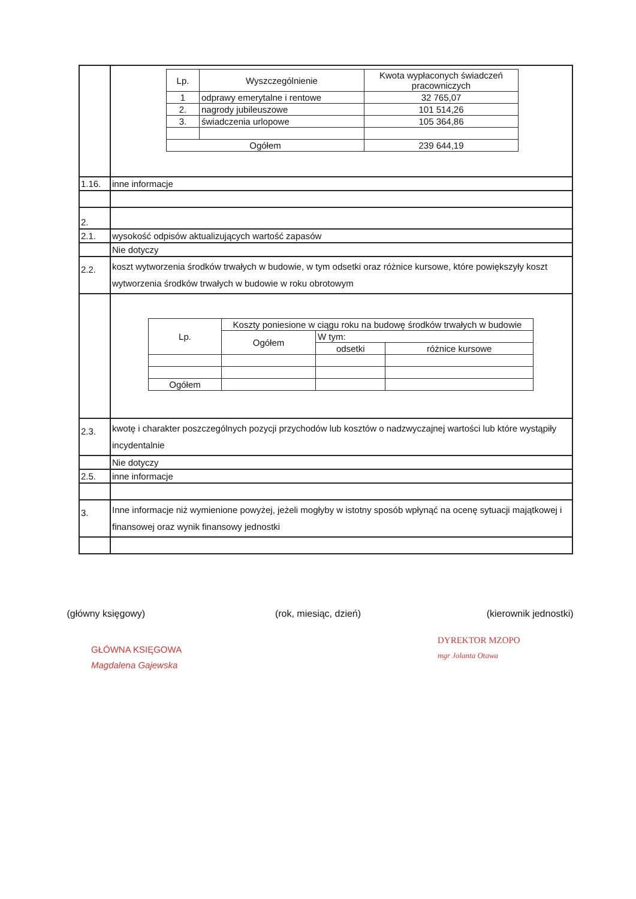| | / Lp. / Wyszczególnienie / Kwota wypłaconych świadczeń pracowniczych / / 1 / odprawy emerytalne i rentowe / 32 765,07 / / 2. / nagrody jubileuszowe / 101 514,26 / / 3. / świadczenia urlopowe / 105 364,86 / / Ogółem / / 239 644,19 / |
| 1.16. | inne informacje |
| 2. | |
| 2.1. | wysokość odpisów aktualizujących wartość zapasów |
| | Nie dotyczy |
| 2.2. | koszt wytworzenia środków trwałych w budowie, w tym odsetki oraz różnice kursowe, które powiększyły koszt wytworzenia środków trwałych w budowie w roku obrotowym |
| | / Lp. / Koszty poniesione w ciągu roku na budowę środków trwałych w budowie / / / / / Ogółem / W tym: / / / / / odsetki / różnice kursowe / / Ogółem / / / / |
| 2.3. | kwotę i charakter poszczególnych pozycji przychodów lub kosztów o nadzwyczajnej wartości lub które wystąpiły incydentalnie |
| | Nie dotyczy |
| 2.5. | inne informacje |
| 3. | Inne informacje niż wymienione powyżej, jeżeli mogłyby w istotny sposób wpłynąć na ocenę sytuacji majątkowej i finansowej oraz wynik finansowy jednostki |
(główny księgowy) (rok, miesiąc, dzień) (kierownik jednostki)
GŁÓWNA KSIĘGOWA
Magdalena Gajewska
DYREKTOR MZOPO
mgr Jolanta Otawa